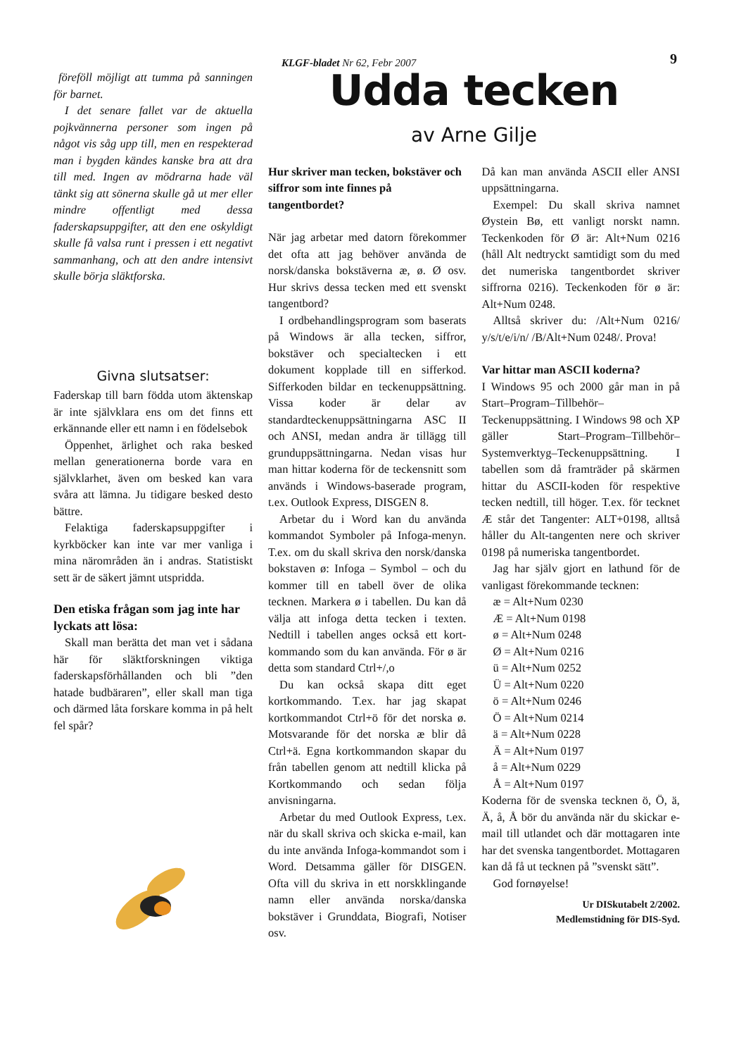KLGF-bladet Nr 62, Febr 2007 9
föreföll möjligt att tumma på sanningen för barnet.
I det senare fallet var de aktuella pojkvännerna personer som ingen på något vis såg upp till, men en respekterad man i bygden kändes kanske bra att dra till med. Ingen av mödrarna hade väl tänkt sig att sönerna skulle gå ut mer eller mindre offentligt med dessa faderskapsuppgifter, att den ene oskyldigt skulle få valsa runt i pressen i ett negativt sammanhang, och att den andre intensivt skulle börja släktforska.
Givna slutsatser:
Faderskap till barn födda utom äktenskap är inte självklara ens om det finns ett erkännande eller ett namn i en födelsebok
Öppenhet, ärlighet och raka besked mellan generationerna borde vara en självklarhet, även om besked kan vara svåra att lämna. Ju tidigare besked desto bättre.
Felaktiga faderskapsuppgifter i kyrkböcker kan inte var mer vanliga i mina närområden än i andras. Statistiskt sett är de säkert jämnt utspridda.
Den etiska frågan som jag inte har lyckats att lösa:
Skall man berätta det man vet i sådana här för släktforskningen viktiga faderskapsförhållanden och bli ”den hatade budbäraren”, eller skall man tiga och därmed låta forskare komma in på helt fel spår?
Udda tecken
av Arne Gilje
Hur skriver man tecken, bokstäver och siffror som inte finnes på tangentbordet?
När jag arbetar med datorn förekommer det ofta att jag behöver använda de norsk/danska bokstäverna æ, ø. Ø osv. Hur skrivs dessa tecken med ett svenskt tangentbord?
I ordbehandlingsprogram som baserats på Windows är alla tecken, siffror, bokstäver och specialtecken i ett dokument kopplade till en sifferkod. Sifferkoden bildar en teckenuppsättning. Vissa koder är delar av standardteckenuppsättningarna ASC II och ANSI, medan andra är tillägg till grunduppsättningarna. Nedan visas hur man hittar koderna för de teckensnitt som används i Windows-baserade program, t.ex. Outlook Express, DISGEN 8.
Arbetar du i Word kan du använda kommandot Symboler på Infoga-menyn. T.ex. om du skall skriva den norsk/danska bokstaven ø: Infoga – Symbol – och du kommer till en tabell över de olika tecknen. Markera ø i tabellen. Du kan då välja att infoga detta tecken i texten. Nedtill i tabellen anges också ett kort-kommando som du kan använda. För ø är detta som standard Ctrl+/,o
Du kan också skapa ditt eget kortkommando. T.ex. har jag skapat kortkommandot Ctrl+ö för det norska ø. Motsvarande för det norska æ blir då Ctrl+ä. Egna kortkommandon skapar du från tabellen genom att nedtill klicka på Kortkommando och sedan följa anvisningarna.
Arbetar du med Outlook Express, t.ex. när du skall skriva och skicka e-mail, kan du inte använda Infoga-kommandot som i Word. Detsamma gäller för DISGEN. Ofta vill du skriva in ett norskklingande namn eller använda norska/danska bokstäver i Grunddata, Biografi, Notiser osv.
Då kan man använda ASCII eller ANSI uppsättningarna.
Exempel: Du skall skriva namnet Øystein Bø, ett vanligt norskt namn. Teckenkoden för Ø är: Alt+Num 0216 (håll Alt nedtryckt samtidigt som du med det numeriska tangentbordet skriver siffrorna 0216). Teckenkoden för ø är: Alt+Num 0248.
Alltså skriver du: /Alt+Num 0216/ y/s/t/e/i/n/ /B/Alt+Num 0248/. Prova!
Var hittar man ASCII koderna?
I Windows 95 och 2000 går man in på Start–Program–Tillbehör–Teckenuppsättning. I Windows 98 och XP gäller Start–Program–Tillbehör–Systemverktyg–Teckenuppsättning. I tabellen som då framträder på skärmen hittar du ASCII-koden för respektive tecken nedtill, till höger. T.ex. för tecknet Æ står det Tangenter: ALT+0198, alltså håller du Alt-tangenten nere och skriver 0198 på numeriska tangentbordet.
Jag har själv gjort en lathund för de vanligast förekommande tecknen:
æ = Alt+Num 0230
Æ = Alt+Num 0198
ø = Alt+Num 0248
Ø = Alt+Num 0216
ü = Alt+Num 0252
Ü = Alt+Num 0220
ö = Alt+Num 0246
Ö = Alt+Num 0214
ä = Alt+Num 0228
Ä = Alt+Num 0197
å = Alt+Num 0229
Å = Alt+Num 0197
Koderna för de svenska tecknen ö, Ö, ä, Ä, å, Å bör du använda när du skickar e-mail till utlandet och där mottagaren inte har det svenska tangentbordet. Mottagaren kan då få ut tecknen på ”svenskt sätt”.
God fornøyelse!
Ur DISkutabelt 2/2002.
Medlemstidning för DIS-Syd.